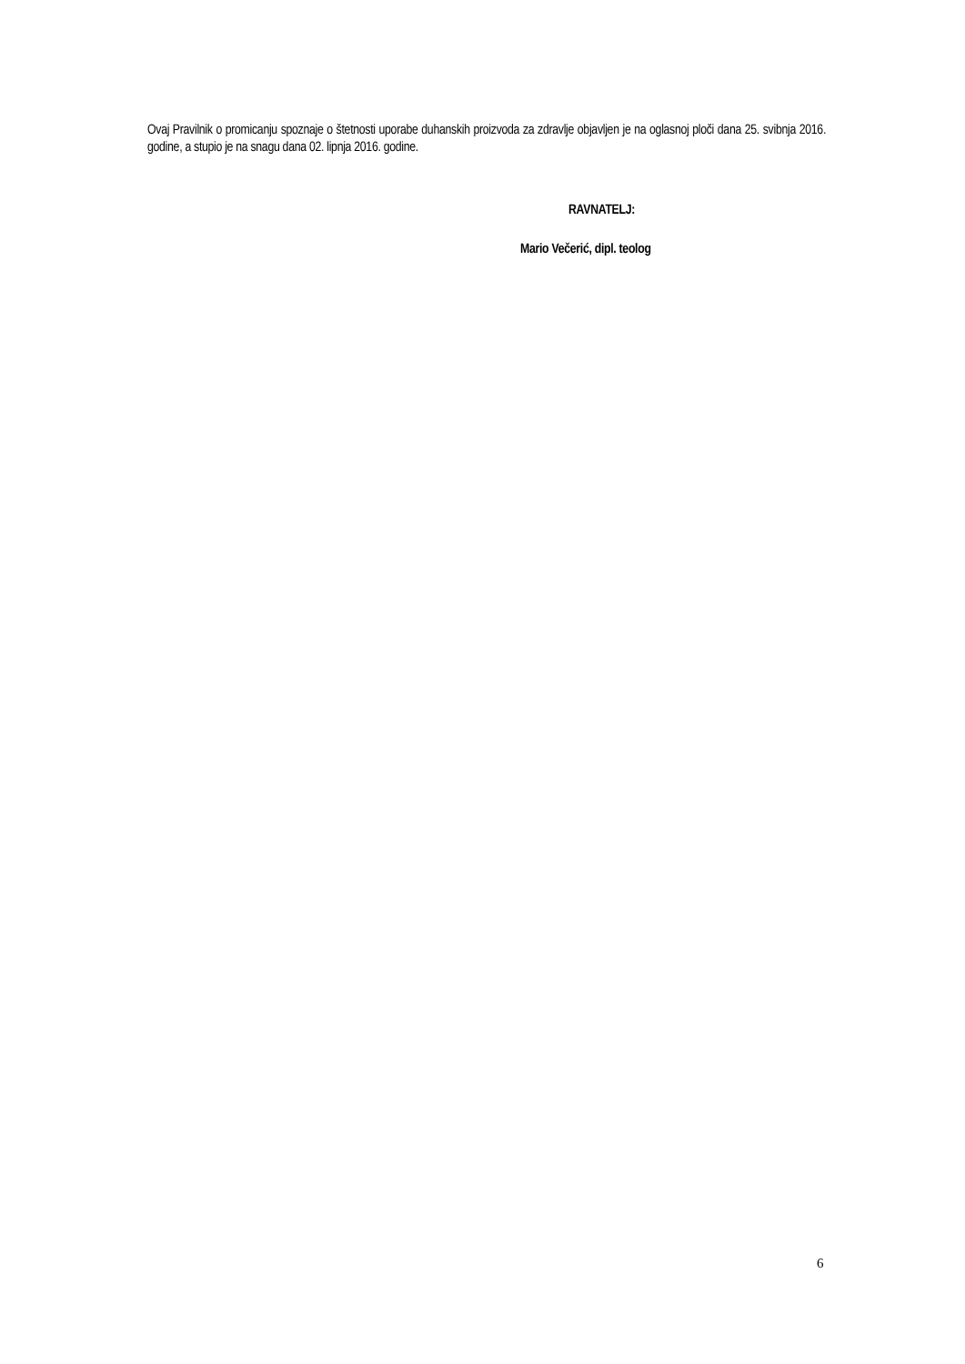Ovaj Pravilnik o promicanju spoznaje o štetnosti uporabe duhanskih proizvoda za zdravlje objavljen je na oglasnoj ploči dana 25. svibnja 2016. godine, a stupio je na snagu dana 02. lipnja 2016. godine.
RAVNATELJ:
Mario Večerić, dipl. teolog
6